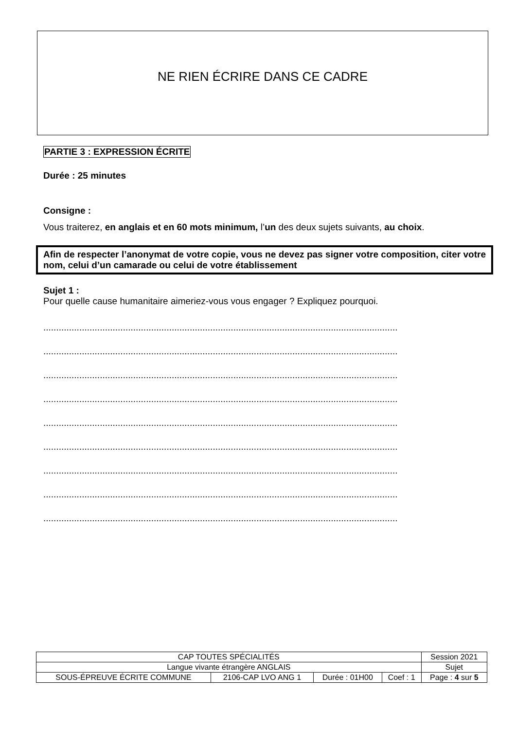NE RIEN ÉCRIRE DANS CE CADRE
PARTIE 3 : EXPRESSION ÉCRITE
Durée : 25 minutes
Consigne :
Vous traiterez, en anglais et en 60 mots minimum, l’un des deux sujets suivants, au choix.
Afin de respecter l’anonymat de votre copie, vous ne devez pas signer votre composition, citer votre nom, celui d’un camarade ou celui de votre établissement
Sujet 1 :
Pour quelle cause humanitaire aimeriez-vous vous engager ? Expliquez pourquoi.
..........................................................................................................................................
..........................................................................................................................................
..........................................................................................................................................
..........................................................................................................................................
..........................................................................................................................................
..........................................................................................................................................
..........................................................................................................................................
..........................................................................................................................................
..........................................................................................................................................
| CAP TOUTES SPÉCIALITÉS | | | | Session 2021 |
| Langue vivante étrangère ANGLAIS | | | | Sujet |
| SOUS-ÉPREUVE ÉCRITE COMMUNE | 2106-CAP LVO ANG 1 | Durée : 01H00 | Coef : 1 | Page : 4 sur 5 |